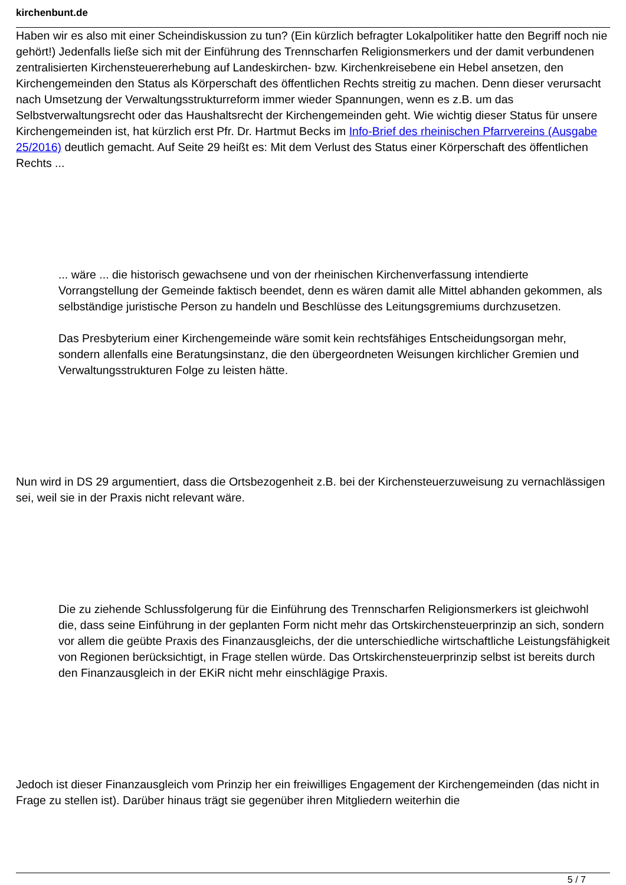kirchenbunt.de
Haben wir es also mit einer Scheindiskussion zu tun? (Ein kürzlich befragter Lokalpolitiker hatte den Begriff noch nie gehört!) Jedenfalls ließe sich mit der Einführung des Trennscharfen Religionsmerkers und der damit verbundenen zentralisierten Kirchensteuererhebung auf Landeskirchen- bzw. Kirchenkreisebene ein Hebel ansetzen, den Kirchengemeinden den Status als Körperschaft des öffentlichen Rechts streitig zu machen. Denn dieser verursacht nach Umsetzung der Verwaltungsstrukturreform immer wieder Spannungen, wenn es z.B. um das Selbstverwaltungsrecht oder das Haushaltsrecht der Kirchengemeinden geht. Wie wichtig dieser Status für unsere Kirchengemeinden ist, hat kürzlich erst Pfr. Dr. Hartmut Becks im Info-Brief des rheinischen Pfarrvereins (Ausgabe 25/2016) deutlich gemacht. Auf Seite 29 heißt es: Mit dem Verlust des Status einer Körperschaft des öffentlichen Rechts ...
... wäre ... die historisch gewachsene und von der rheinischen Kirchenverfassung intendierte Vorrangstellung der Gemeinde faktisch beendet, denn es wären damit alle Mittel abhanden gekommen, als selbständige juristische Person zu handeln und Beschlüsse des Leitungsgremiums durchzusetzen.
Das Presbyterium einer Kirchengemeinde wäre somit kein rechtsfähiges Entscheidungsorgan mehr, sondern allenfalls eine Beratungsinstanz, die den übergeordneten Weisungen kirchlicher Gremien und Verwaltungsstrukturen Folge zu leisten hätte.
Nun wird in DS 29 argumentiert, dass die Ortsbezogenheit z.B. bei der Kirchensteuerzuweisung zu vernachlässigen sei, weil sie in der Praxis nicht relevant wäre.
Die zu ziehende Schlussfolgerung für die Einführung des Trennscharfen Religionsmerkers ist gleichwohl die, dass seine Einführung in der geplanten Form nicht mehr das Ortskirchensteuerprinzip an sich, sondern vor allem die geübte Praxis des Finanzausgleichs, der die unterschiedliche wirtschaftliche Leistungsfähigkeit von Regionen berücksichtigt, in Frage stellen würde. Das Ortskirchensteuerprinzip selbst ist bereits durch den Finanzausgleich in der EKiR nicht mehr einschlägige Praxis.
Jedoch ist dieser Finanzausgleich vom Prinzip her ein freiwilliges Engagement der Kirchengemeinden (das nicht in Frage zu stellen ist). Darüber hinaus trägt sie gegenüber ihren Mitgliedern weiterhin die
5 / 7